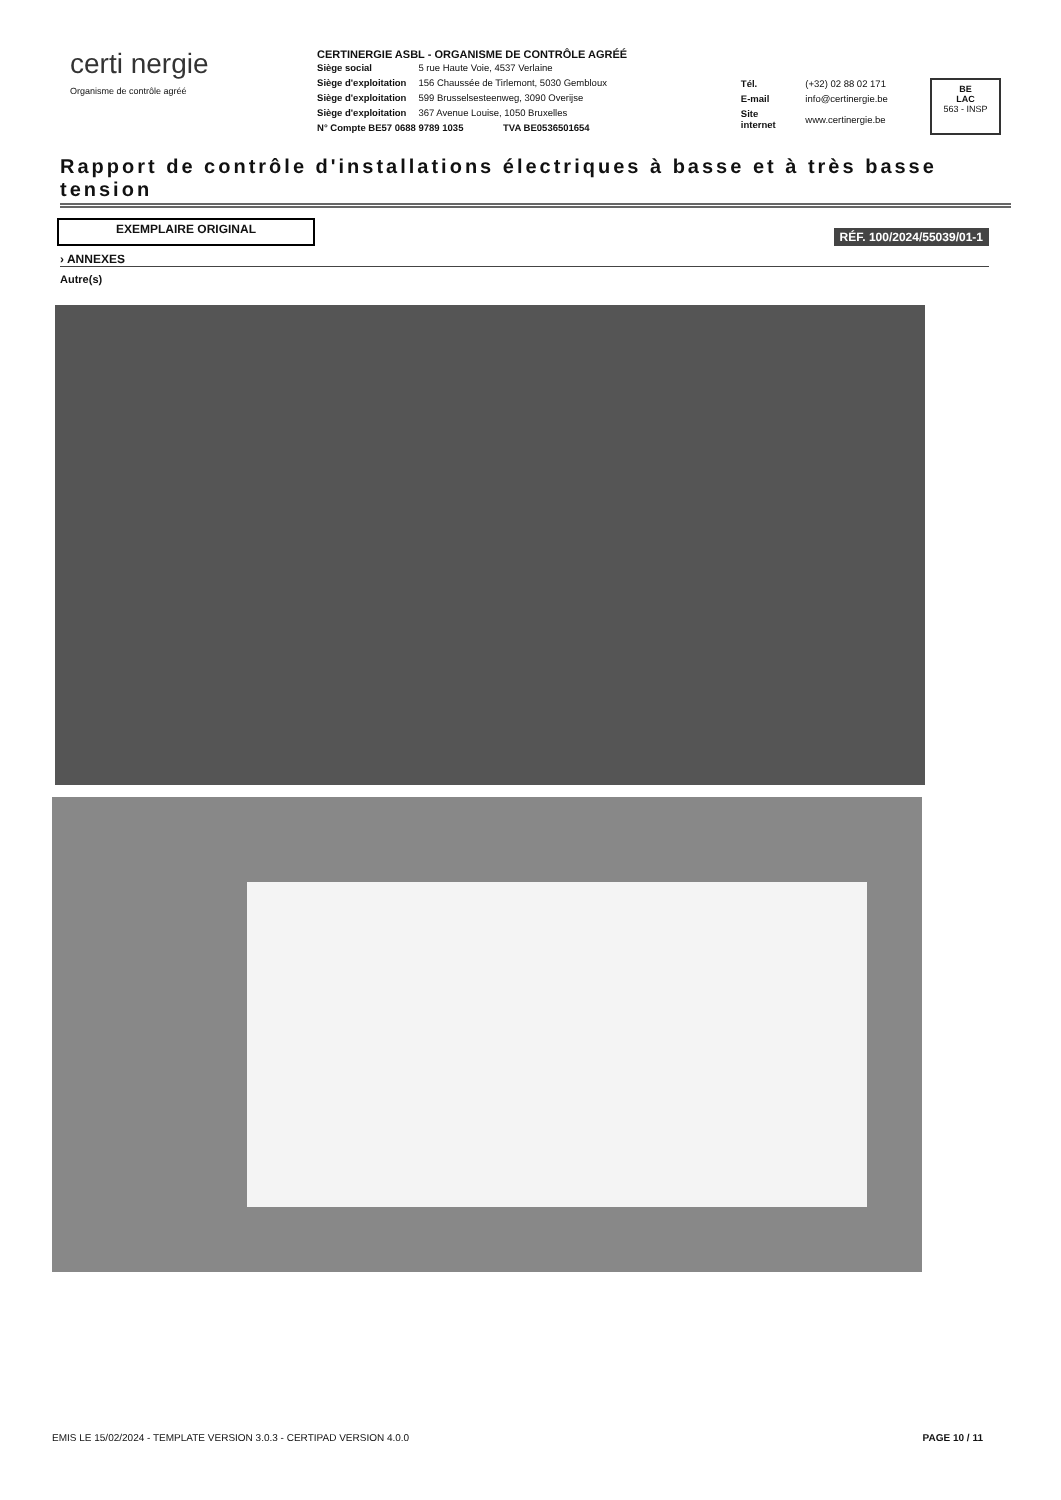certi nergie
Organisme de contrôle agréé
CERTINERGIE ASBL - ORGANISME DE CONTRÔLE AGRÉÉ
| Siège social | 5 rue Haute Voie, 4537 Verlaine |
| Siège d'exploitation | 156 Chaussée de Tirlemont, 5030 Gembloux |
| Siège d'exploitation | 599 Brusselsesteenweg, 3090 Overijse |
| Siège d'exploitation | 367 Avenue Louise, 1050 Bruxelles |
| N° Compte BE57 0688 9789 1035 TVA BE0536501654 | |
| Tél. | (+32) 02 88 02 171 |
| E-mail | info@certinergie.be |
| Site internet | www.certinergie.be |
BE
LAC
563 - INSP
Rapport de contrôle d'installations électriques à basse et à très basse tension
EXEMPLAIRE ORIGINAL
RÉF. 100/2024/55039/01-1
› ANNEXES
Autre(s)
EMIS LE 15/02/2024 - TEMPLATE VERSION 3.0.3 - CERTIPAD VERSION 4.0.0 PAGE 10 / 11